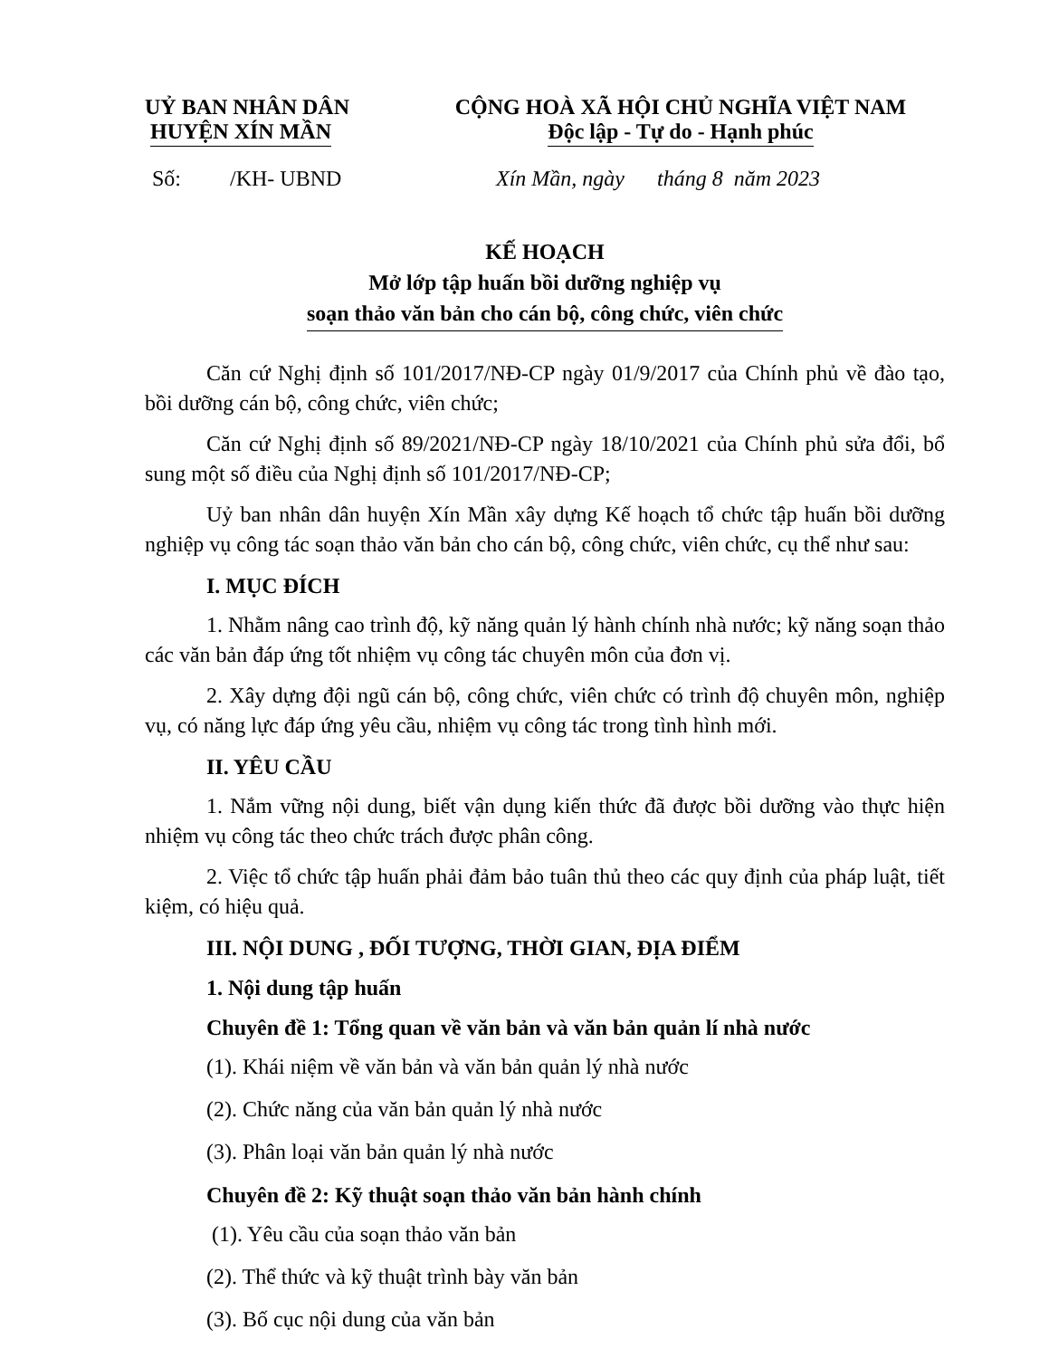UỶ BAN NHÂN DÂN
HUYỆN XÍN MẦN
CỘNG HOÀ XÃ HỘI CHỦ NGHĨA VIỆT NAM
Độc lập - Tự do - Hạnh phúc
Số: /KH- UBND Xín Mần, ngày tháng 8 năm 2023
KẾ HOẠCH
Mở lớp tập huấn bồi dưỡng nghiệp vụ
soạn thảo văn bản cho cán bộ, công chức, viên chức
Căn cứ Nghị định số 101/2017/NĐ-CP ngày 01/9/2017 của Chính phủ về đào tạo, bồi dưỡng cán bộ, công chức, viên chức;
Căn cứ Nghị định số 89/2021/NĐ-CP ngày 18/10/2021 của Chính phủ sửa đổi, bổ sung một số điều của Nghị định số 101/2017/NĐ-CP;
Uỷ ban nhân dân huyện Xín Mần xây dựng Kế hoạch tổ chức tập huấn bồi dưỡng nghiệp vụ công tác soạn thảo văn bản cho cán bộ, công chức, viên chức, cụ thể như sau:
I. MỤC ĐÍCH
1. Nhằm nâng cao trình độ, kỹ năng quản lý hành chính nhà nước; kỹ năng soạn thảo các văn bản đáp ứng tốt nhiệm vụ công tác chuyên môn của đơn vị.
2. Xây dựng đội ngũ cán bộ, công chức, viên chức có trình độ chuyên môn, nghiệp vụ, có năng lực đáp ứng yêu cầu, nhiệm vụ công tác trong tình hình mới.
II. YÊU CẦU
1. Nắm vững nội dung, biết vận dụng kiến thức đã được bồi dưỡng vào thực hiện nhiệm vụ công tác theo chức trách được phân công.
2. Việc tổ chức tập huấn phải đảm bảo tuân thủ theo các quy định của pháp luật, tiết kiệm, có hiệu quả.
III. NỘI DUNG , ĐỐI TƯỢNG, THỜI GIAN, ĐỊA ĐIỂM
1. Nội dung tập huấn
Chuyên đề 1: Tổng quan về văn bản và văn bản quản lí nhà nước
(1). Khái niệm về văn bản và văn bản quản lý nhà nước
(2). Chức năng của văn bản quản lý nhà nước
(3). Phân loại văn bản quản lý nhà nước
Chuyên đề 2: Kỹ thuật soạn thảo văn bản hành chính
(1). Yêu cầu của soạn thảo văn bản
(2). Thể thức và kỹ thuật trình bày văn bản
(3). Bố cục nội dung của văn bản